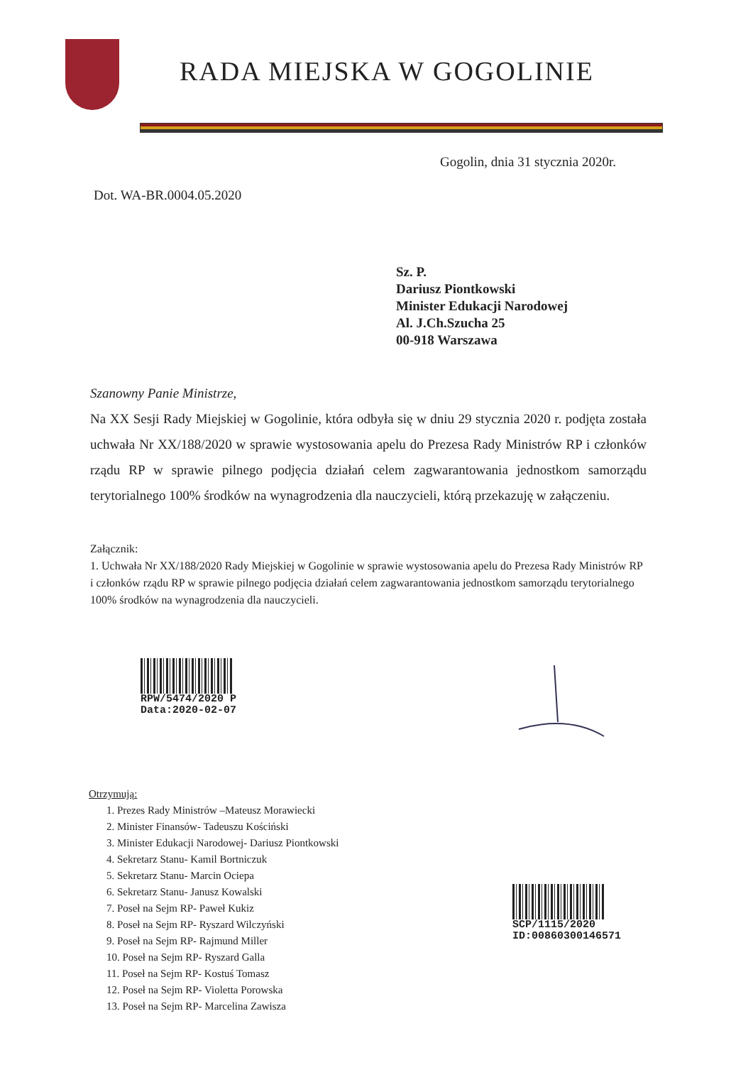RADA MIEJSKA W GOGOLINIE
Gogolin, dnia 31 stycznia 2020r.
Dot. WA-BR.0004.05.2020
Sz. P.
Dariusz Piontkowski
Minister Edukacji Narodowej
Al. J.Ch.Szucha 25
00-918 Warszawa
Szanowny Panie Ministrze,
Na XX Sesji Rady Miejskiej w Gogolinie, która odbyła się w dniu 29 stycznia 2020 r. podjęta została uchwała Nr XX/188/2020 w sprawie wystosowania apelu do Prezesa Rady Ministrów RP i członków rządu RP w sprawie pilnego podjęcia działań celem zagwarantowania jednostkom samorządu terytorialnego 100% środków na wynagrodzenia dla nauczycieli, którą przekazuję w załączeniu.
Załącznik:
1. Uchwała Nr XX/188/2020 Rady Miejskiej w Gogolinie w sprawie wystosowania apelu do Prezesa Rady Ministrów RP i członków rządu RP w sprawie pilnego podjęcia działań celem zagwarantowania jednostkom samorządu terytorialnego 100% środków na wynagrodzenia dla nauczycieli.
RPW/5474/2020 P
Data:2020-02-07
Otrzymują:
1. Prezes Rady Ministrów –Mateusz Morawiecki
2. Minister Finansów- Tadeuszu Kościński
3. Minister Edukacji Narodowej- Dariusz Piontkowski
4. Sekretarz Stanu- Kamil Bortniczuk
5. Sekretarz Stanu- Marcin Ociepa
6. Sekretarz Stanu- Janusz Kowalski
7. Poseł na Sejm RP- Paweł Kukiz
8. Poseł na Sejm RP- Ryszard Wilczyński
9. Poseł na Sejm RP- Rajmund Miller
10. Poseł na Sejm RP- Ryszard Galla
11. Poseł na Sejm RP- Kostuś Tomasz
12. Poseł na Sejm RP- Violetta Porowska
13. Poseł na Sejm RP- Marcelina Zawisza
SCP/1115/2020
ID:00860300146571